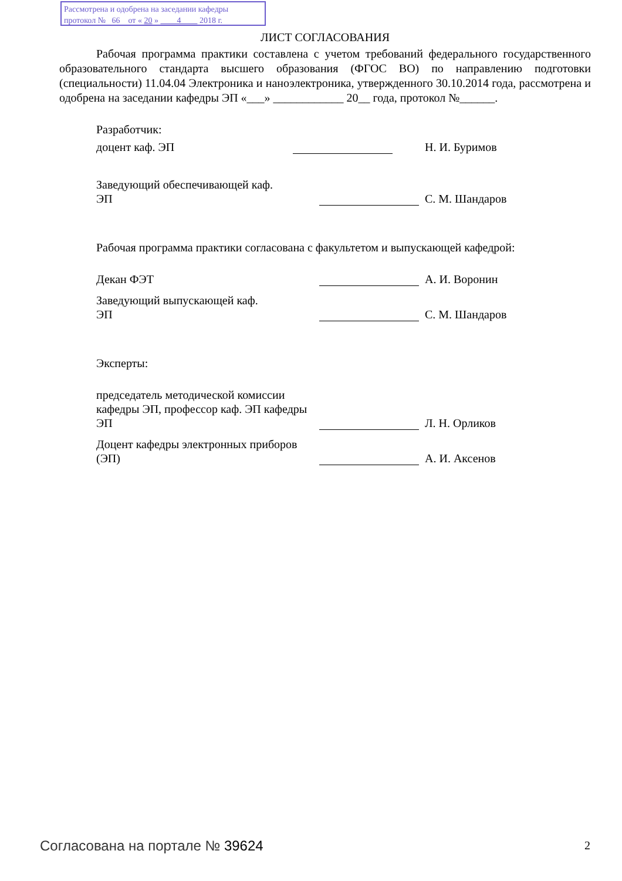Рассмотрена и одобрена на заседании кафедры
протокол № 66 от « 20 » 4 2018 г.
ЛИСТ СОГЛАСОВАНИЯ
Рабочая программа практики составлена с учетом требований федерального государственного образовательного стандарта высшего образования (ФГОС ВО) по направлению подготовки (специальности) 11.04.04 Электроника и наноэлектроника, утвержденного 30.10.2014 года, рассмотрена и одобрена на заседании кафедры ЭП «___» ____________ 20__ года, протокол №______.
Разработчик:
доцент каф. ЭП
Н. И. Буримов
Заведующий обеспечивающей каф.
ЭП
С. М. Шандаров
Рабочая программа практики согласована с факультетом и выпускающей кафедрой:
Декан ФЭТ
А. И. Воронин
Заведующий выпускающей каф.
ЭП
С. М. Шандаров
Эксперты:
председатель методической комиссии кафедры ЭП, профессор каф. ЭП кафедры ЭП
Л. Н. Орликов
Доцент кафедры электронных приборов (ЭП)
А. И. Аксенов
Согласована на портале № 39624 2